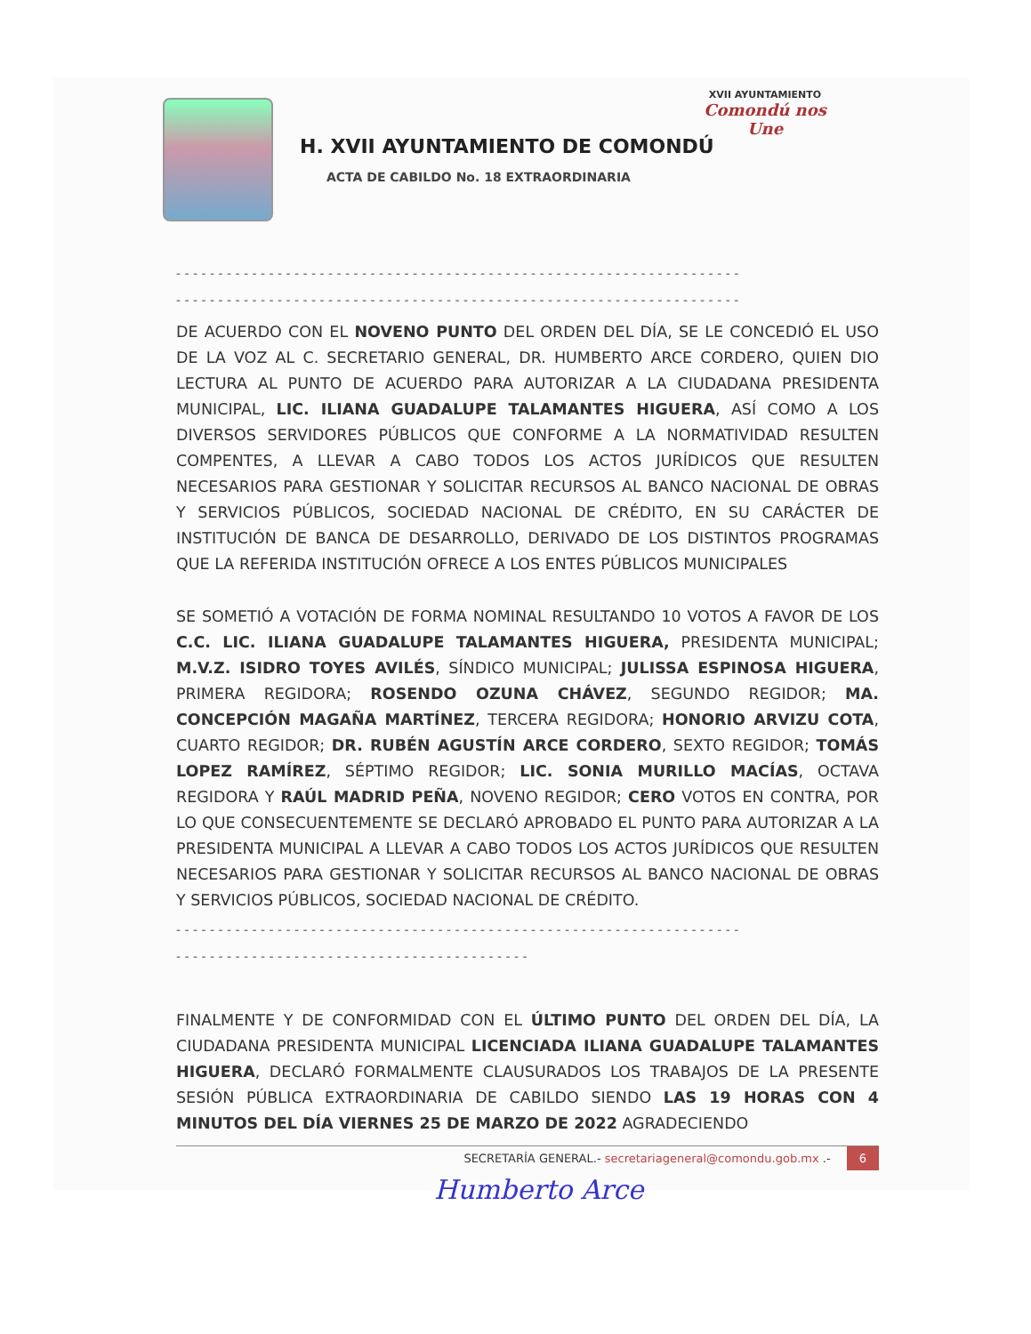H. XVII AYUNTAMIENTO DE COMONDÚ
ACTA DE CABILDO No. 18 EXTRAORDINARIA
XVII AYUNTAMIENTO
Comondú nos Une
- - - - - - - - - - - - - - - - - - - - - - - - - - - - - - - - - - - - - - - - - - - - - - - - - - - - - - - - - - - - - - - - - - -
- - - - - - - - - - - - - - - - - - - - - - - - - - - - - - - - - - - - - - - - - - - - - - - - - - - - - - - - - - - - - - - - - - -
DE ACUERDO CON EL NOVENO PUNTO DEL ORDEN DEL DÍA, SE LE CONCEDIÓ EL USO DE LA VOZ AL C. SECRETARIO GENERAL, DR. HUMBERTO ARCE CORDERO, QUIEN DIO LECTURA AL PUNTO DE ACUERDO PARA AUTORIZAR A LA CIUDADANA PRESIDENTA MUNICIPAL, LIC. ILIANA GUADALUPE TALAMANTES HIGUERA, ASÍ COMO A LOS DIVERSOS SERVIDORES PÚBLICOS QUE CONFORME A LA NORMATIVIDAD RESULTEN COMPENTES, A LLEVAR A CABO TODOS LOS ACTOS JURÍDICOS QUE RESULTEN NECESARIOS PARA GESTIONAR Y SOLICITAR RECURSOS AL BANCO NACIONAL DE OBRAS Y SERVICIOS PÚBLICOS, SOCIEDAD NACIONAL DE CRÉDITO, EN SU CARÁCTER DE INSTITUCIÓN DE BANCA DE DESARROLLO, DERIVADO DE LOS DISTINTOS PROGRAMAS QUE LA REFERIDA INSTITUCIÓN OFRECE A LOS ENTES PÚBLICOS MUNICIPALES
SE SOMETIÓ A VOTACIÓN DE FORMA NOMINAL RESULTANDO 10 VOTOS A FAVOR DE LOS C.C. LIC. ILIANA GUADALUPE TALAMANTES HIGUERA, PRESIDENTA MUNICIPAL; M.V.Z. ISIDRO TOYES AVILÉS, SÍNDICO MUNICIPAL; JULISSA ESPINOSA HIGUERA, PRIMERA REGIDORA; ROSENDO OZUNA CHÁVEZ, SEGUNDO REGIDOR; MA. CONCEPCIÓN MAGAÑA MARTÍNEZ, TERCERA REGIDORA; HONORIO ARVIZU COTA, CUARTO REGIDOR; DR. RUBÉN AGUSTÍN ARCE CORDERO, SEXTO REGIDOR; TOMÁS LOPEZ RAMÍREZ, SÉPTIMO REGIDOR; LIC. SONIA MURILLO MACÍAS, OCTAVA REGIDORA Y RAÚL MADRID PEÑA, NOVENO REGIDOR; CERO VOTOS EN CONTRA, POR LO QUE CONSECUENTEMENTE SE DECLARÓ APROBADO EL PUNTO PARA AUTORIZAR A LA PRESIDENTA MUNICIPAL A LLEVAR A CABO TODOS LOS ACTOS JURÍDICOS QUE RESULTEN NECESARIOS PARA GESTIONAR Y SOLICITAR RECURSOS AL BANCO NACIONAL DE OBRAS Y SERVICIOS PÚBLICOS, SOCIEDAD NACIONAL DE CRÉDITO.
- - - - - - - - - - - - - - - - - - - - - - - - - - - - - - - - - - - - - - - - - - - - - - - - - - - - - - - - - - - - - - - - - - -
- - - - - - - - - - - - - - - - - - - - - - - - - - - - - - - - - - - - - - - - - -
FINALMENTE Y DE CONFORMIDAD CON EL ÚLTIMO PUNTO DEL ORDEN DEL DÍA, LA CIUDADANA PRESIDENTA MUNICIPAL LICENCIADA ILIANA GUADALUPE TALAMANTES HIGUERA, DECLARÓ FORMALMENTE CLAUSURADOS LOS TRABAJOS DE LA PRESENTE SESIÓN PÚBLICA EXTRAORDINARIA DE CABILDO SIENDO LAS 19 HORAS CON 4 MINUTOS DEL DÍA VIERNES 25 DE MARZO DE 2022 AGRADECIENDO
SECRETARÍA GENERAL.- secretariageneral@comondu.gob.mx .- 6
Humberto Arce